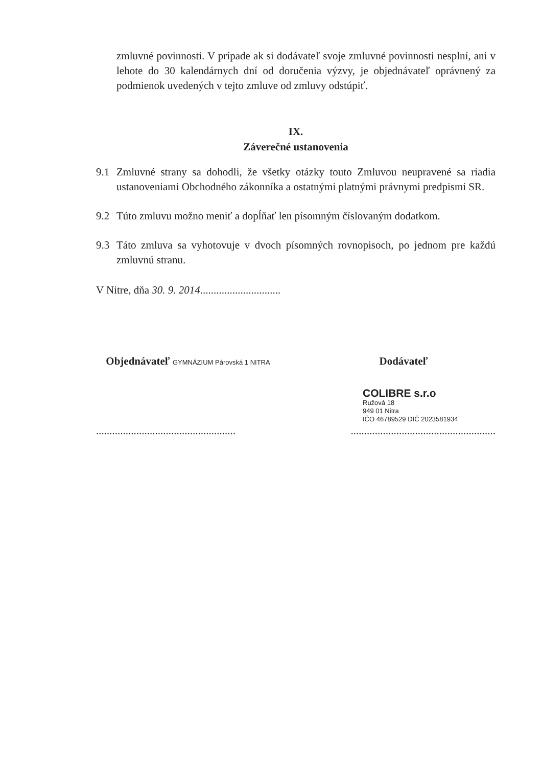zmluvné povinnosti. V prípade ak si dodávateľ svoje zmluvné povinnosti nesplní, ani v lehote do 30 kalendárnych dní od doručenia výzvy, je objednávateľ oprávnený za podmienok uvedených v tejto zmluve od zmluvy odstúpiť.
IX.
Záverečné ustanovenia
9.1 Zmluvné strany sa dohodli, že všetky otázky touto Zmluvou neupravené sa riadia ustanoveniami Obchodného zákonníka a ostatnými platnými právnymi predpismi SR.
9.2 Túto zmluvu možno meniť a dopĺňať len písomným číslovaným dodatkom.
9.3 Táto zmluva sa vyhotovuje v dvoch písomných rovnopisoch, po jednom pre každú zmluvnú stranu.
V Nitre, dňa 30. 9. 2014..............................
Objednávateľ GYMNÁZIUM Párovská 1 NITRA
Dodávateľ
COLIBRE s.r.o
Ružová 18
949 01 Nitra
IČO 46789529 DIČ 2023581934
..........................................................................................................